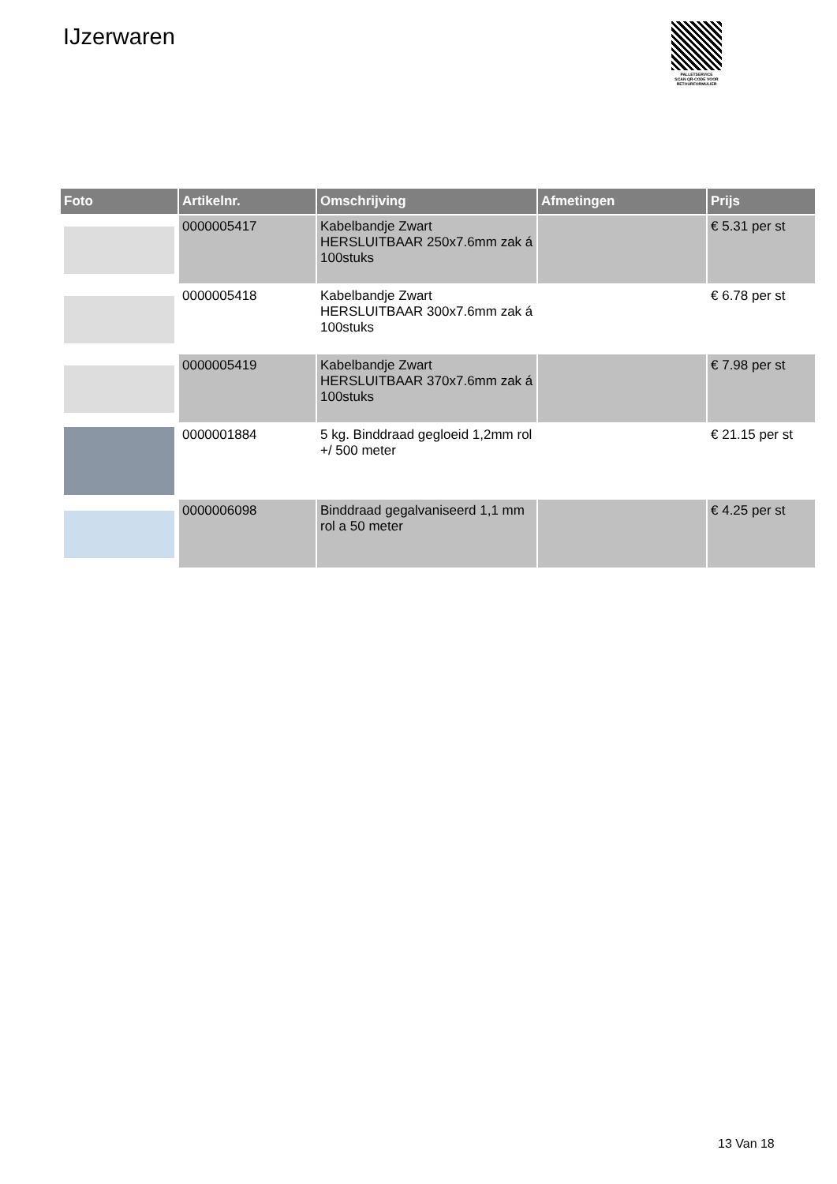IJzerwaren
PALLETSERVICE
SCAN QR-CODE VOOR RETOURFORMULIER
| Foto | Artikelnr. | Omschrijving | Afmetingen | Prijs |
| --- | --- | --- | --- | --- |
| | 0000005417 | Kabelbandje Zwart HERSLUITBAAR 250x7.6mm zak á 100stuks | | € 5.31 per st |
| | 0000005418 | Kabelbandje Zwart HERSLUITBAAR 300x7.6mm zak á 100stuks | | € 6.78 per st |
| | 0000005419 | Kabelbandje Zwart HERSLUITBAAR 370x7.6mm zak á 100stuks | | € 7.98 per st |
| | 0000001884 | 5 kg. Binddraad gegloeid 1,2mm rol +/ 500 meter | | € 21.15 per st |
| | 0000006098 | Binddraad gegalvaniseerd 1,1 mm rol a 50 meter | | € 4.25 per st |
13 Van 18